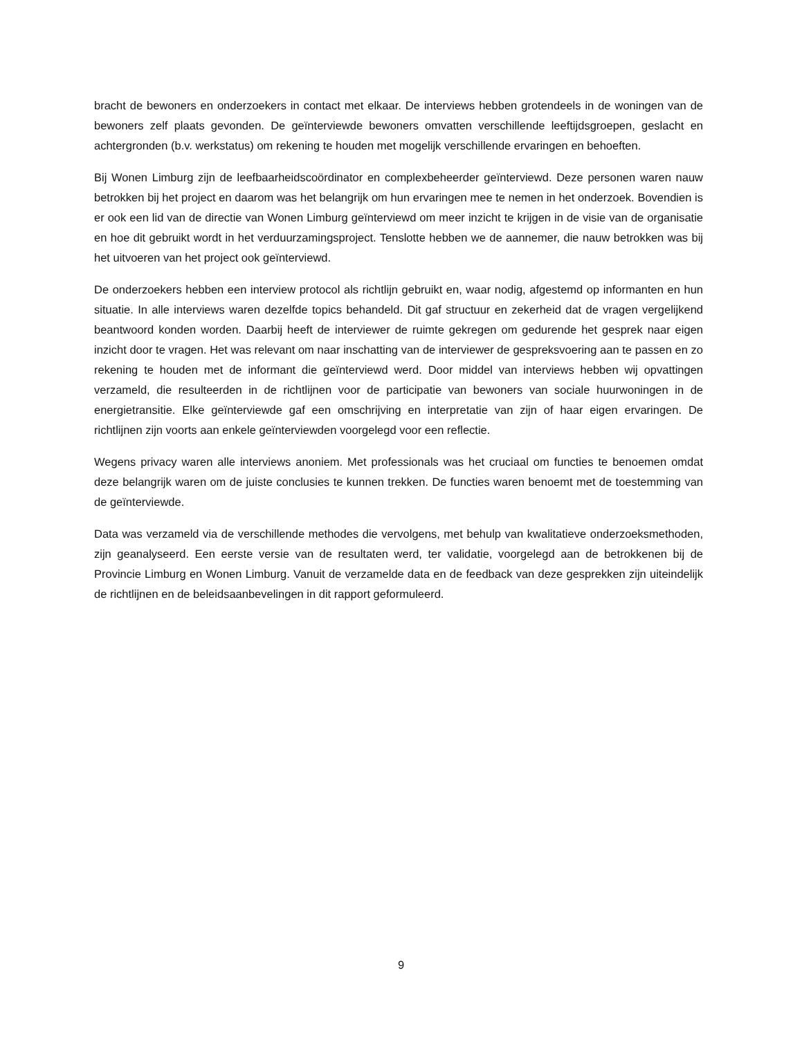bracht de bewoners en onderzoekers in contact met elkaar. De interviews hebben grotendeels in de woningen van de bewoners zelf plaats gevonden. De geïnterviewde bewoners omvatten verschillende leeftijdsgroepen, geslacht en achtergronden (b.v. werkstatus) om rekening te houden met mogelijk verschillende ervaringen en behoeften.
Bij Wonen Limburg zijn de leefbaarheidscoördinator en complexbeheerder geïnterviewd. Deze personen waren nauw betrokken bij het project en daarom was het belangrijk om hun ervaringen mee te nemen in het onderzoek. Bovendien is er ook een lid van de directie van Wonen Limburg geïnterviewd om meer inzicht te krijgen in de visie van de organisatie en hoe dit gebruikt wordt in het verduurzamingsproject. Tenslotte hebben we de aannemer, die nauw betrokken was bij het uitvoeren van het project ook geïnterviewd.
De onderzoekers hebben een interview protocol als richtlijn gebruikt en, waar nodig, afgestemd op informanten en hun situatie. In alle interviews waren dezelfde topics behandeld. Dit gaf structuur en zekerheid dat de vragen vergelijkend beantwoord konden worden. Daarbij heeft de interviewer de ruimte gekregen om gedurende het gesprek naar eigen inzicht door te vragen. Het was relevant om naar inschatting van de interviewer de gespreksvoering aan te passen en zo rekening te houden met de informant die geïnterviewd werd. Door middel van interviews hebben wij opvattingen verzameld, die resulteerden in de richtlijnen voor de participatie van bewoners van sociale huurwoningen in de energietransitie. Elke geïnterviewde gaf een omschrijving en interpretatie van zijn of haar eigen ervaringen. De richtlijnen zijn voorts aan enkele geïnterviewden voorgelegd voor een reflectie.
Wegens privacy waren alle interviews anoniem. Met professionals was het cruciaal om functies te benoemen omdat deze belangrijk waren om de juiste conclusies te kunnen trekken. De functies waren benoemt met de toestemming van de geïnterviewde.
Data was verzameld via de verschillende methodes die vervolgens, met behulp van kwalitatieve onderzoeksmethoden, zijn geanalyseerd. Een eerste versie van de resultaten werd, ter validatie, voorgelegd aan de betrokkenen bij de Provincie Limburg en Wonen Limburg. Vanuit de verzamelde data en de feedback van deze gesprekken zijn uiteindelijk de richtlijnen en de beleidsaanbevelingen in dit rapport geformuleerd.
9